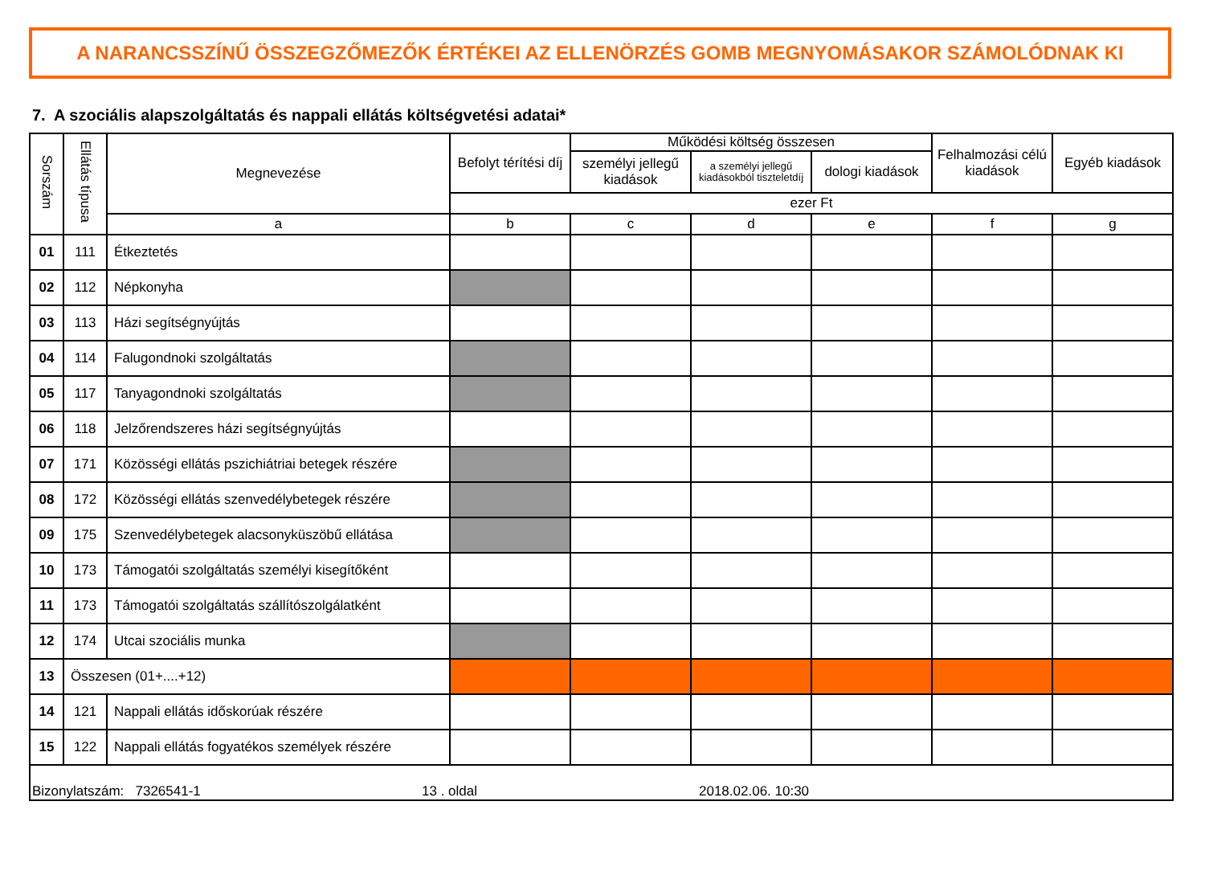A NARANCSSZÍNŰ ÖSSZEGZŐMEZŐK ÉRTÉKEI AZ ELLENÖRZÉS GOMB MEGNYOMÁSAKOR SZÁMOLÓDNAK KI
7. A szociális alapszolgáltatás és nappali ellátás költségvetési adatai*
| Sorszám | Ellátás típusa | Megnevezése | Befolyt térítési díj | Működési költség összesen | | | Felhalmozási célú kiadások | Egyéb kiadások |
| --- | --- | --- | --- | --- | --- | --- | --- | --- |
| | | | | személyi jellegű kiadások | a személyi jellegű kiadásokból tiszteletdíj | dologi kiadások | | |
| | | | ezer Ft | | | | | |
| | | a | b | c | d | e | f | g |
| 01 | 111 | Étkeztetés | | | | | | |
| 02 | 112 | Népkonyha | | | | | | |
| 03 | 113 | Házi segítségnyújtás | | | | | | |
| 04 | 114 | Falugondnoki szolgáltatás | | | | | | |
| 05 | 117 | Tanyagondnoki szolgáltatás | | | | | | |
| 06 | 118 | Jelzőrendszeres házi segítségnyújtás | | | | | | |
| 07 | 171 | Közösségi ellátás pszichiátriai betegek részére | | | | | | |
| 08 | 172 | Közösségi ellátás szenvedélybetegek részére | | | | | | |
| 09 | 175 | Szenvedélybetegek alacsonyküszöbű ellátása | | | | | | |
| 10 | 173 | Támogatói szolgáltatás személyi kisegítőként | | | | | | |
| 11 | 173 | Támogatói szolgáltatás szállítószolgálatként | | | | | | |
| 12 | 174 | Utcai szociális munka | | | | | | |
| 13 | Összesen (01+....+12) | | | | | | | |
| 14 | 121 | Nappali ellátás időskorúak részére | | | | | | |
| 15 | 122 | Nappali ellátás fogyatékos személyek részére | | | | | | |
| Bizonylatszám: 7326541-1 13 . oldal 2018.02.06. 10:30 | | | | | | | | |